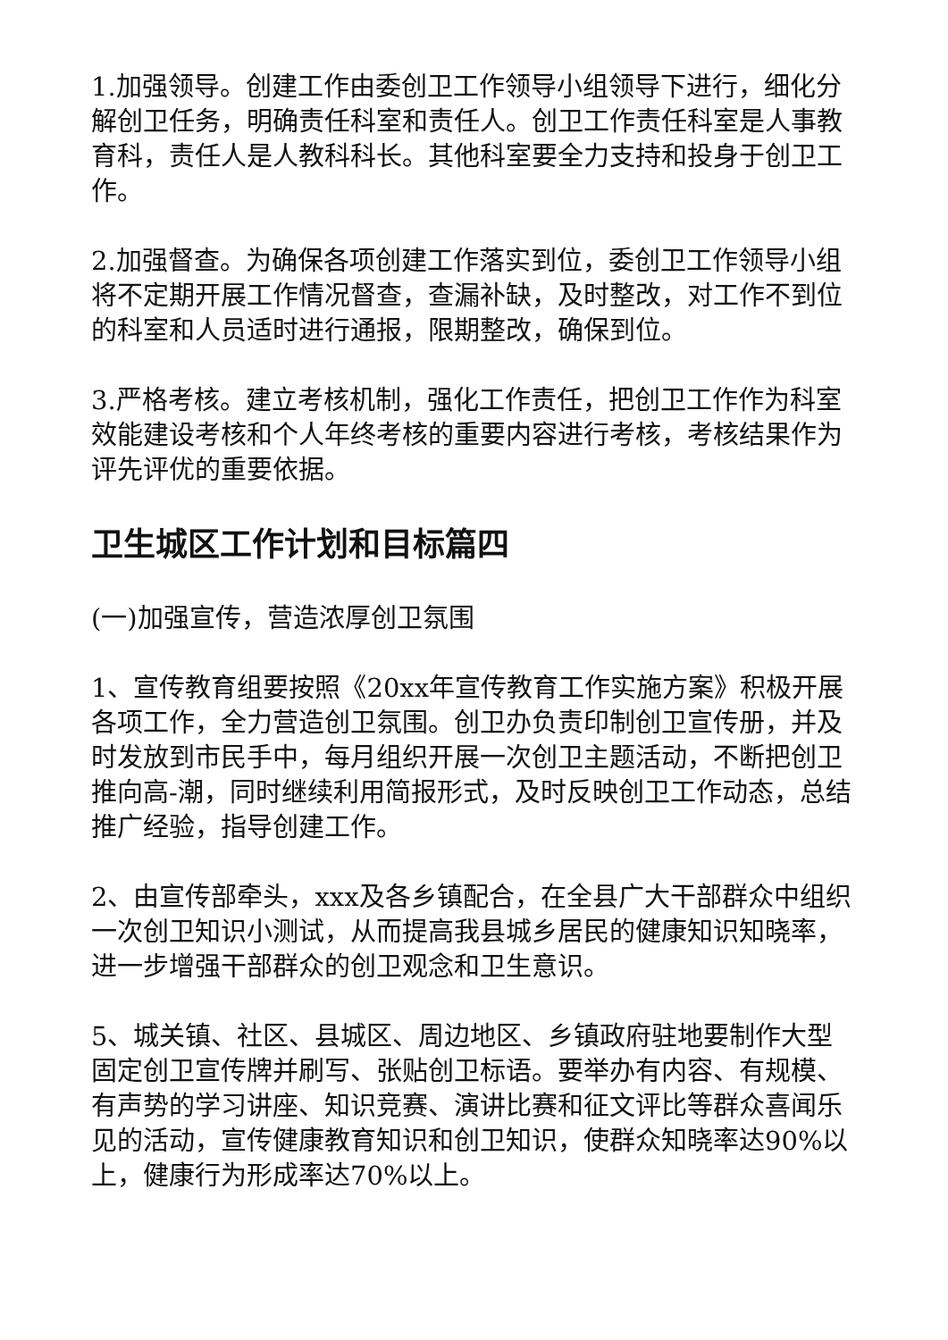1.加强领导。创建工作由委创卫工作领导小组领导下进行，细化分解创卫任务，明确责任科室和责任人。创卫工作责任科室是人事教育科，责任人是人教科科长。其他科室要全力支持和投身于创卫工作。
2.加强督查。为确保各项创建工作落实到位，委创卫工作领导小组将不定期开展工作情况督查，查漏补缺，及时整改，对工作不到位的科室和人员适时进行通报，限期整改，确保到位。
3.严格考核。建立考核机制，强化工作责任，把创卫工作作为科室效能建设考核和个人年终考核的重要内容进行考核，考核结果作为评先评优的重要依据。
卫生城区工作计划和目标篇四
(一)加强宣传，营造浓厚创卫氛围
1、宣传教育组要按照《20xx年宣传教育工作实施方案》积极开展各项工作，全力营造创卫氛围。创卫办负责印制创卫宣传册，并及时发放到市民手中，每月组织开展一次创卫主题活动，不断把创卫推向高-潮，同时继续利用简报形式，及时反映创卫工作动态，总结推广经验，指导创建工作。
2、由宣传部牵头，xxx及各乡镇配合，在全县广大干部群众中组织一次创卫知识小测试，从而提高我县城乡居民的健康知识知晓率，进一步增强干部群众的创卫观念和卫生意识。
5、城关镇、社区、县城区、周边地区、乡镇政府驻地要制作大型固定创卫宣传牌并刷写、张贴创卫标语。要举办有内容、有规模、有声势的学习讲座、知识竞赛、演讲比赛和征文评比等群众喜闻乐见的活动，宣传健康教育知识和创卫知识，使群众知晓率达90%以上，健康行为形成率达70%以上。